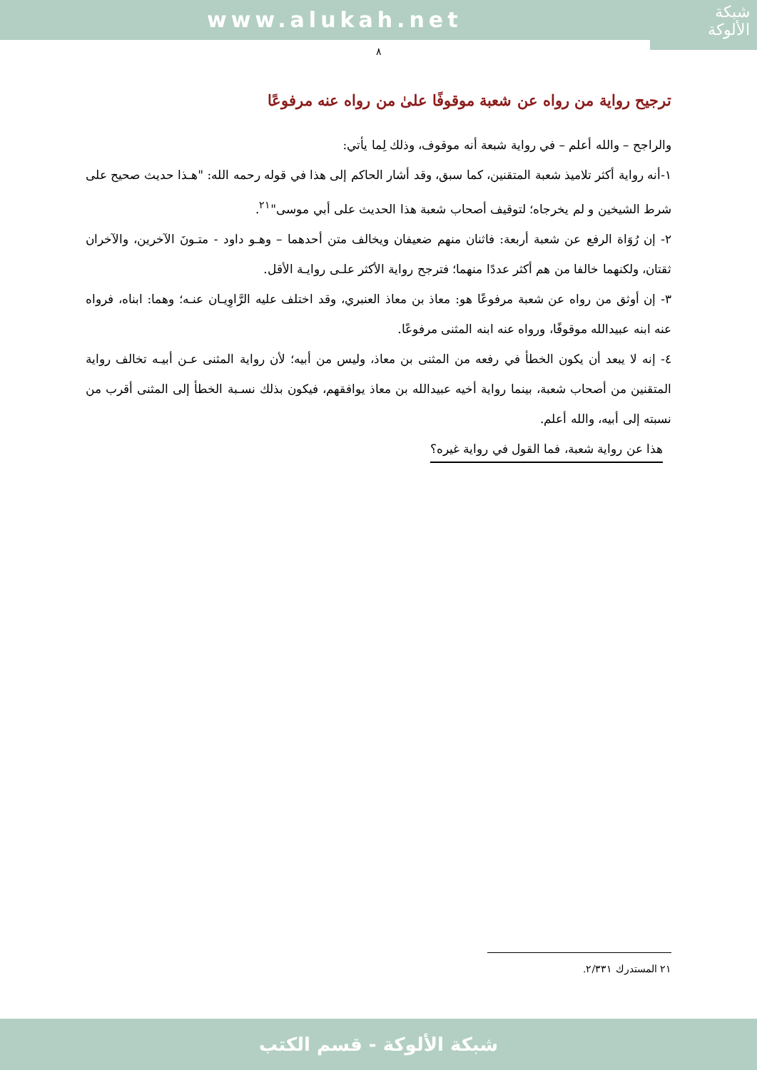www.alukah.net
شبكة
الألوكة
٨
ترجيح رواية من رواه عن شعبة موقوفًا علىٰ من رواه عنه مرفوعًا
والراجح – والله أعلم – في رواية شبعة أنه موقوف، وذلك لِما يأتي:
١-أنه رواية أكثر تلاميذ شعبة المتقنين، كما سبق، وقد أشار الحاكم إلى هذا في قوله رحمه الله: "هـذا حديث صحيح على شرط الشيخين و لم يخرجاه؛ لتوقيف أصحاب شعبة هذا الحديث على أبي موسى"<sup>٢١</sup>.
٢- إن رُوَاة الرفع عن شعبة أربعة: فاثنان منهم ضعيفان ويخالف متن أحدهما – وهـو داود - متـونَ الآخرين، والآخران ثقتان، ولكنهما خالفا من هم أكثر عددًا منهما؛ فترجح رواية الأكثر علـى روايـة الأقل.
٣- إن أوثق من رواه عن شعبة مرفوعًا هو: معاذ بن معاذ العنبري، وقد اختلف عليه الرَّاوِيـان عنـه؛ وهما: ابناه، فرواه عنه ابنه عبيدالله موقوفًا، ورواه عنه ابنه المثنى مرفوعًا.
٤- إنه لا يبعد أن يكون الخطأ في رفعه من المثنى بن معاذ، وليس من أبيه؛ لأن رواية المثنى عـن أبيـه تخالف رواية المتقنين من أصحاب شعبة، بينما رواية أخيه عبيدالله بن معاذ يوافقهم، فيكون بذلك نسـبة الخطأ إلى المثنى أقرب من نسبته إلى أبيه، والله أعلم.
هذا عن رواية شعبة، فما القول في رواية غيره؟
٢١ المستدرك ٢/٣٣١.
شبكة الألوكة - قسم الكتب